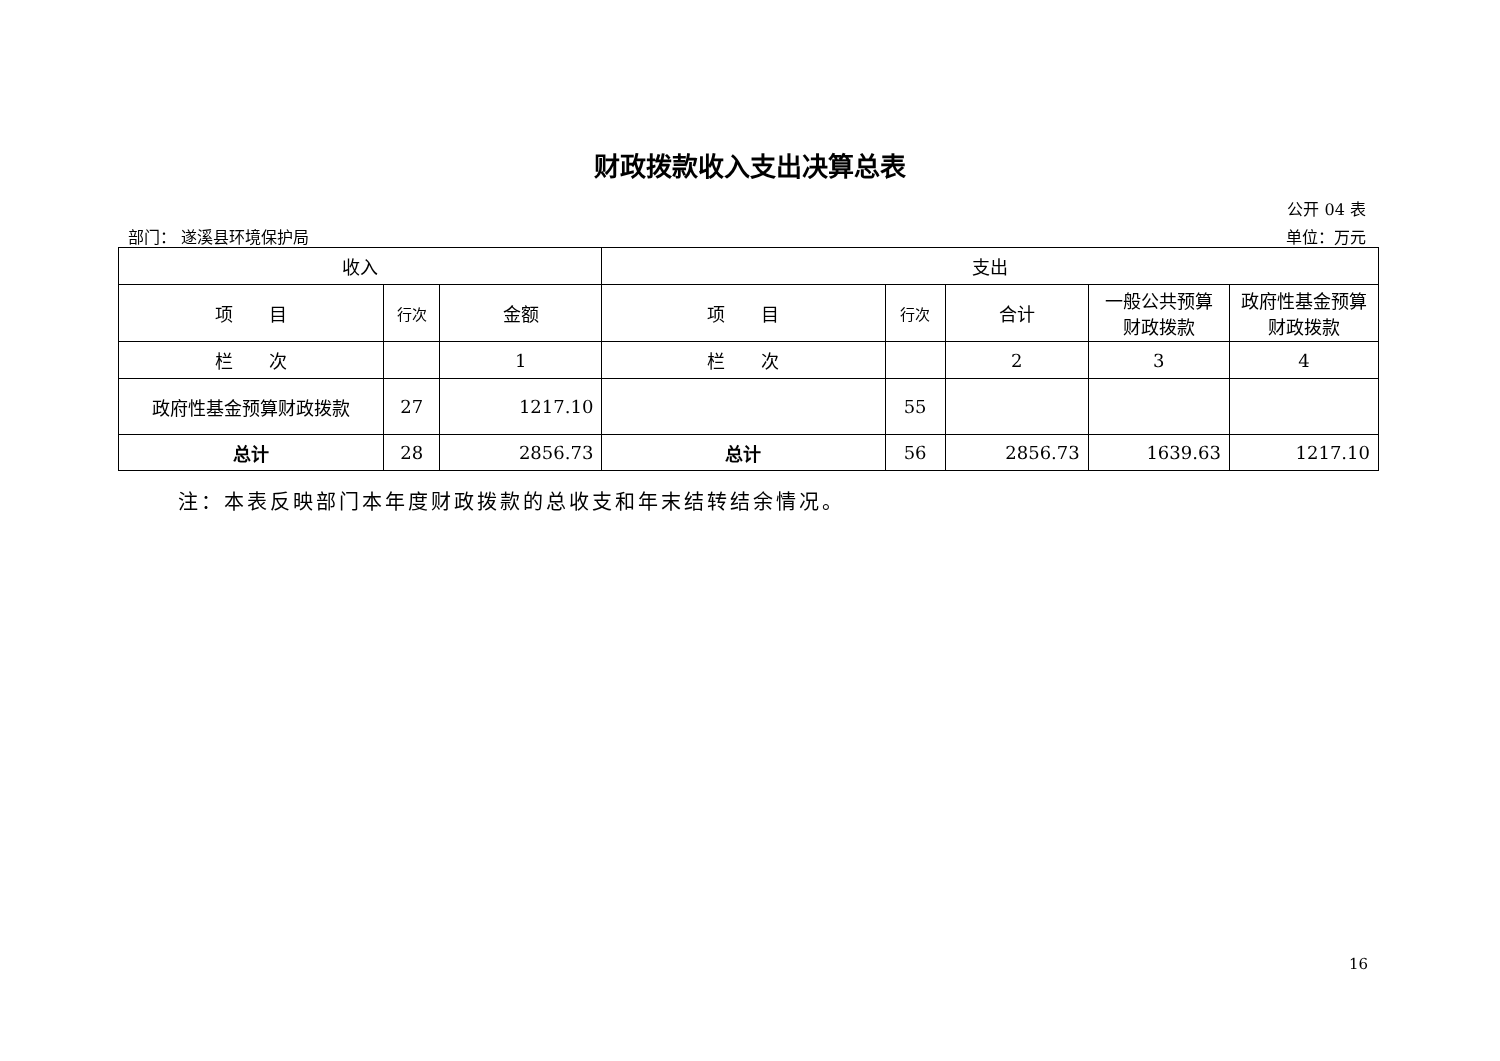财政拨款收入支出决算总表
公开 04 表
部门： 遂溪县环境保护局 单位：万元
| 收入 | | | 支出 | | | | |
| --- | --- | --- | --- | --- | --- | --- | --- |
| 项 目 | 行次 | 金额 | 项 目 | 行次 | 合计 | 一般公共预算财政拨款 | 政府性基金预算财政拨款 |
| 栏 次 | | 1 | 栏 次 | | 2 | 3 | 4 |
| 政府性基金预算财政拨款 | 27 | 1217.10 | | 55 | | | |
| 总计 | 28 | 2856.73 | 总计 | 56 | 2856.73 | 1639.63 | 1217.10 |
注：本表反映部门本年度财政拨款的总收支和年末结转结余情况。
16